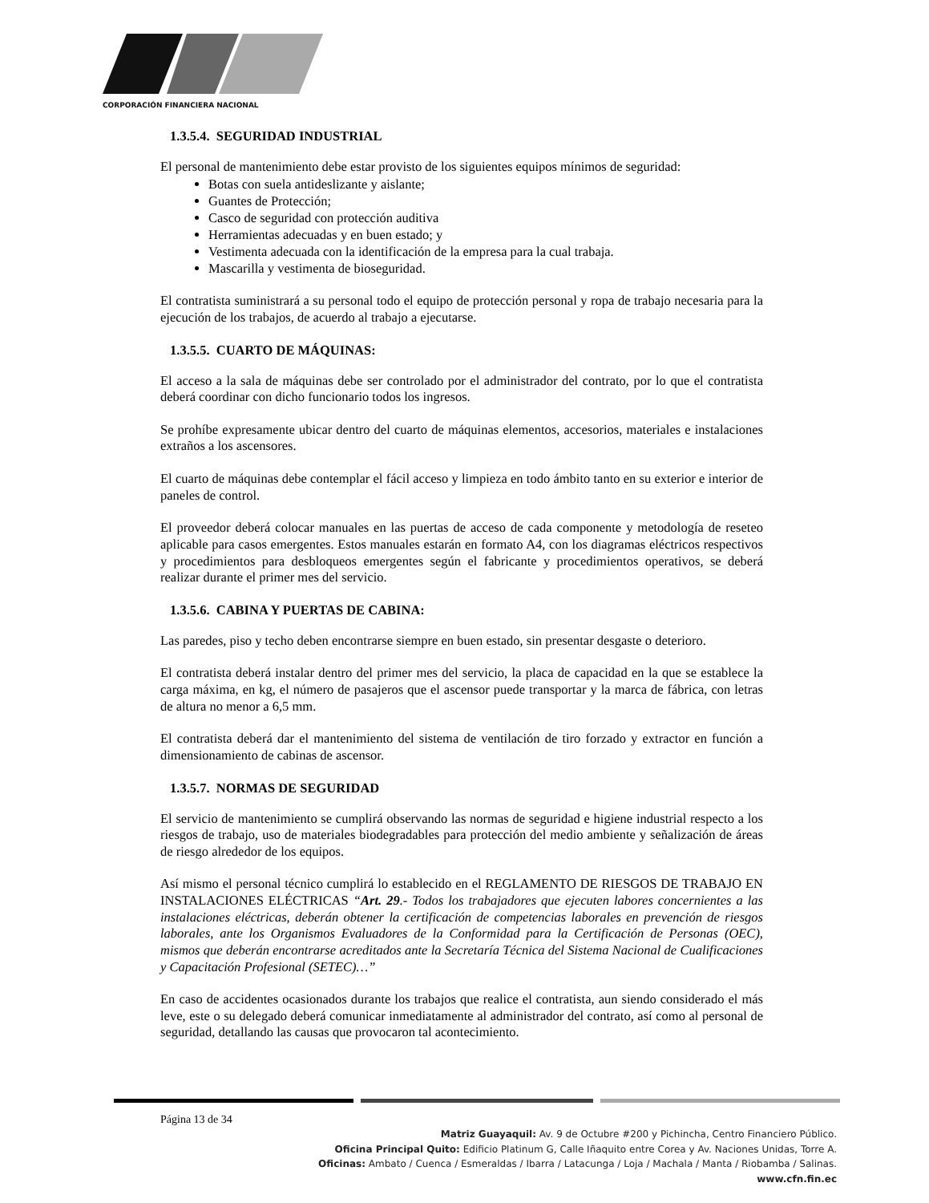CORPORACIÓN FINANCIERA NACIONAL
1.3.5.4. SEGURIDAD INDUSTRIAL
El personal de mantenimiento debe estar provisto de los siguientes equipos mínimos de seguridad:
Botas con suela antideslizante y aislante;
Guantes de Protección;
Casco de seguridad con protección auditiva
Herramientas adecuadas y en buen estado; y
Vestimenta adecuada con la identificación de la empresa para la cual trabaja.
Mascarilla y vestimenta de bioseguridad.
El contratista suministrará a su personal todo el equipo de protección personal y ropa de trabajo necesaria para la ejecución de los trabajos, de acuerdo al trabajo a ejecutarse.
1.3.5.5. CUARTO DE MÁQUINAS:
El acceso a la sala de máquinas debe ser controlado por el administrador del contrato, por lo que el contratista deberá coordinar con dicho funcionario todos los ingresos.
Se prohíbe expresamente ubicar dentro del cuarto de máquinas elementos, accesorios, materiales e instalaciones extraños a los ascensores.
El cuarto de máquinas debe contemplar el fácil acceso y limpieza en todo ámbito tanto en su exterior e interior de paneles de control.
El proveedor deberá colocar manuales en las puertas de acceso de cada componente y metodología de reseteo aplicable para casos emergentes. Estos manuales estarán en formato A4, con los diagramas eléctricos respectivos y procedimientos para desbloqueos emergentes según el fabricante y procedimientos operativos, se deberá realizar durante el primer mes del servicio.
1.3.5.6. CABINA Y PUERTAS DE CABINA:
Las paredes, piso y techo deben encontrarse siempre en buen estado, sin presentar desgaste o deterioro.
El contratista deberá instalar dentro del primer mes del servicio, la placa de capacidad en la que se establece la carga máxima, en kg, el número de pasajeros que el ascensor puede transportar y la marca de fábrica, con letras de altura no menor a 6,5 mm.
El contratista deberá dar el mantenimiento del sistema de ventilación de tiro forzado y extractor en función a dimensionamiento de cabinas de ascensor.
1.3.5.7. NORMAS DE SEGURIDAD
El servicio de mantenimiento se cumplirá observando las normas de seguridad e higiene industrial respecto a los riesgos de trabajo, uso de materiales biodegradables para protección del medio ambiente y señalización de áreas de riesgo alrededor de los equipos.
Así mismo el personal técnico cumplirá lo establecido en el REGLAMENTO DE RIESGOS DE TRABAJO EN INSTALACIONES ELÉCTRICAS “Art. 29.- Todos los trabajadores que ejecuten labores concernientes a las instalaciones eléctricas, deberán obtener la certificación de competencias laborales en prevención de riesgos laborales, ante los Organismos Evaluadores de la Conformidad para la Certificación de Personas (OEC), mismos que deberán encontrarse acreditados ante la Secretaría Técnica del Sistema Nacional de Cualificaciones y Capacitación Profesional (SETEC)…”
En caso de accidentes ocasionados durante los trabajos que realice el contratista, aun siendo considerado el más leve, este o su delegado deberá comunicar inmediatamente al administrador del contrato, así como al personal de seguridad, detallando las causas que provocaron tal acontecimiento.
Página 13 de 34
Matriz Guayaquil: Av. 9 de Octubre #200 y Pichincha, Centro Financiero Público.
Oficina Principal Quito: Edificio Platinum G, Calle Iñaquito entre Corea y Av. Naciones Unidas, Torre A.
Oficinas: Ambato / Cuenca / Esmeraldas / Ibarra / Latacunga / Loja / Machala / Manta / Riobamba / Salinas.
www.cfn.fin.ec